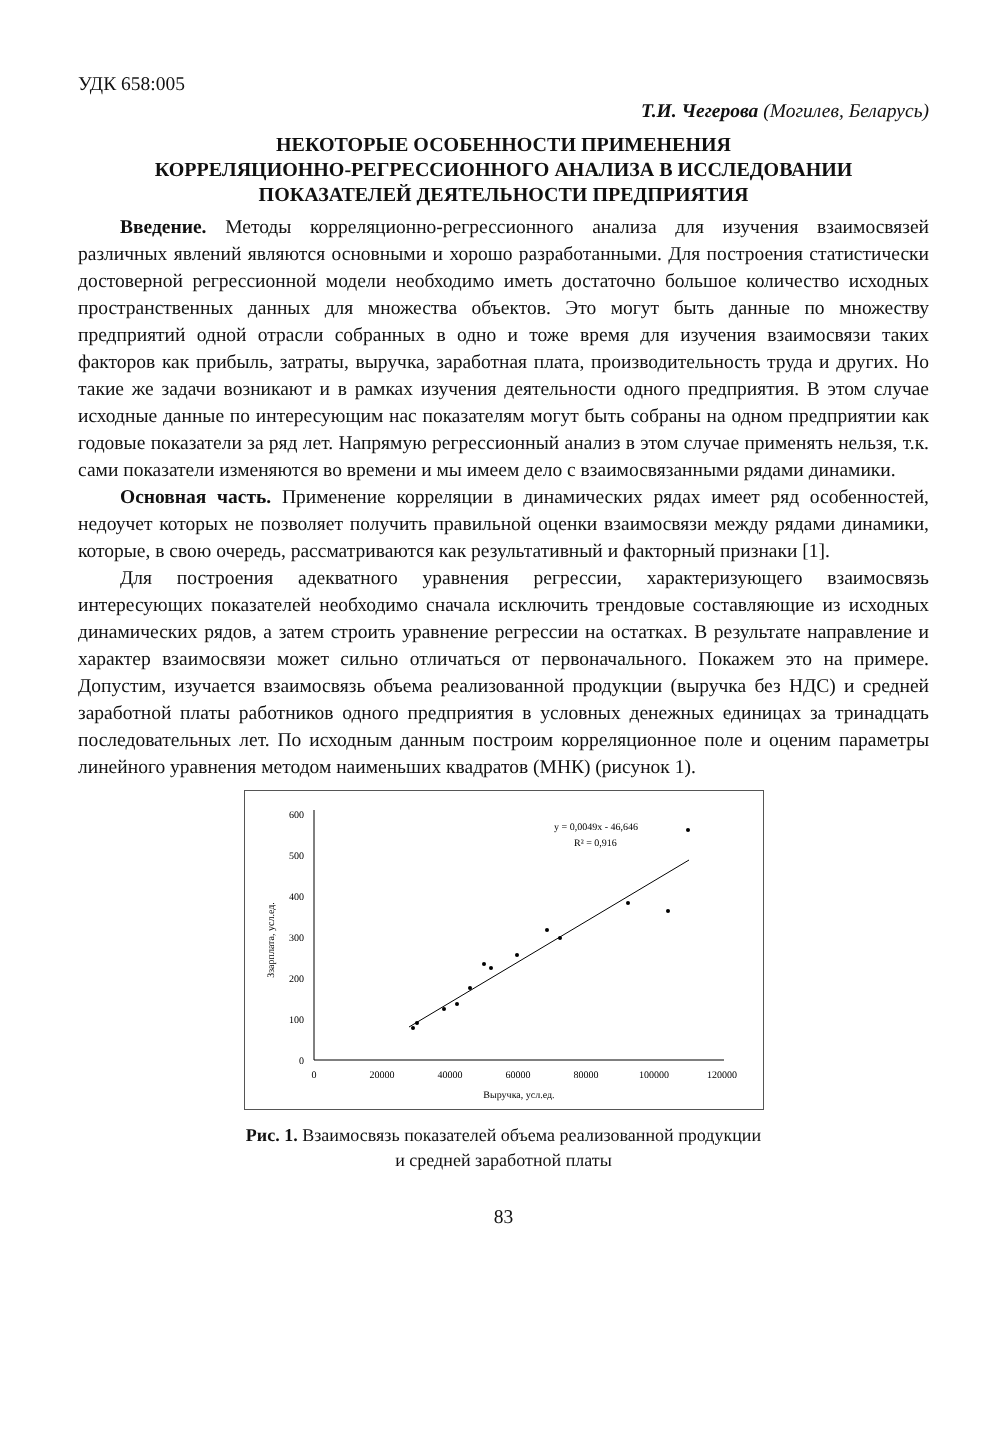УДК 658:005
Т.И. Чегерова (Могилев, Беларусь)
НЕКОТОРЫЕ ОСОБЕННОСТИ ПРИМЕНЕНИЯ
КОРРЕЛЯЦИОННО-РЕГРЕССИОННОГО АНАЛИЗА В ИССЛЕДОВАНИИ
ПОКАЗАТЕЛЕЙ ДЕЯТЕЛЬНОСТИ ПРЕДПРИЯТИЯ
Введение. Методы корреляционно-регрессионного анализа для изучения взаимосвязей различных явлений являются основными и хорошо разработанными. Для построения статистически достоверной регрессионной модели необходимо иметь достаточно большое количество исходных пространственных данных для множества объектов. Это могут быть данные по множеству предприятий одной отрасли собранных в одно и тоже время для изучения взаимосвязи таких факторов как прибыль, затраты, выручка, заработная плата, производительность труда и других. Но такие же задачи возникают и в рамках изучения деятельности одного предприятия. В этом случае исходные данные по интересующим нас показателям могут быть собраны на одном предприятии как годовые показатели за ряд лет. Напрямую регрессионный анализ в этом случае применять нельзя, т.к. сами показатели изменяются во времени и мы имеем дело с взаимосвязанными рядами динамики.
Основная часть. Применение корреляции в динамических рядах имеет ряд особенностей, недоучет которых не позволяет получить правильной оценки взаимосвязи между рядами динамики, которые, в свою очередь, рассматриваются как результативный и факторный признаки [1].
Для построения адекватного уравнения регрессии, характеризующего взаимосвязь интересующих показателей необходимо сначала исключить трендовые составляющие из исходных динамических рядов, а затем строить уравнение регрессии на остатках. В результате направление и характер взаимосвязи может сильно отличаться от первоначального. Покажем это на примере. Допустим, изучается взаимосвязь объема реализованной продукции (выручка без НДС) и средней заработной платы работников одного предприятия в условных денежных единицах за тринадцать последовательных лет. По исходным данным построим корреляционное поле и оценим параметры линейного уравнения методом наименьших квадратов (МНК) (рисунок 1).
0
100
200
300
400
500
600
0
20000
40000
60000
80000
100000
120000
Выручка, усл.ед.
Ззарплата, усл.ед.
y = 0,0049x - 46,646
R² = 0,916
Рис. 1. Взаимосвязь показателей объема реализованной продукции
и средней заработной платы
83